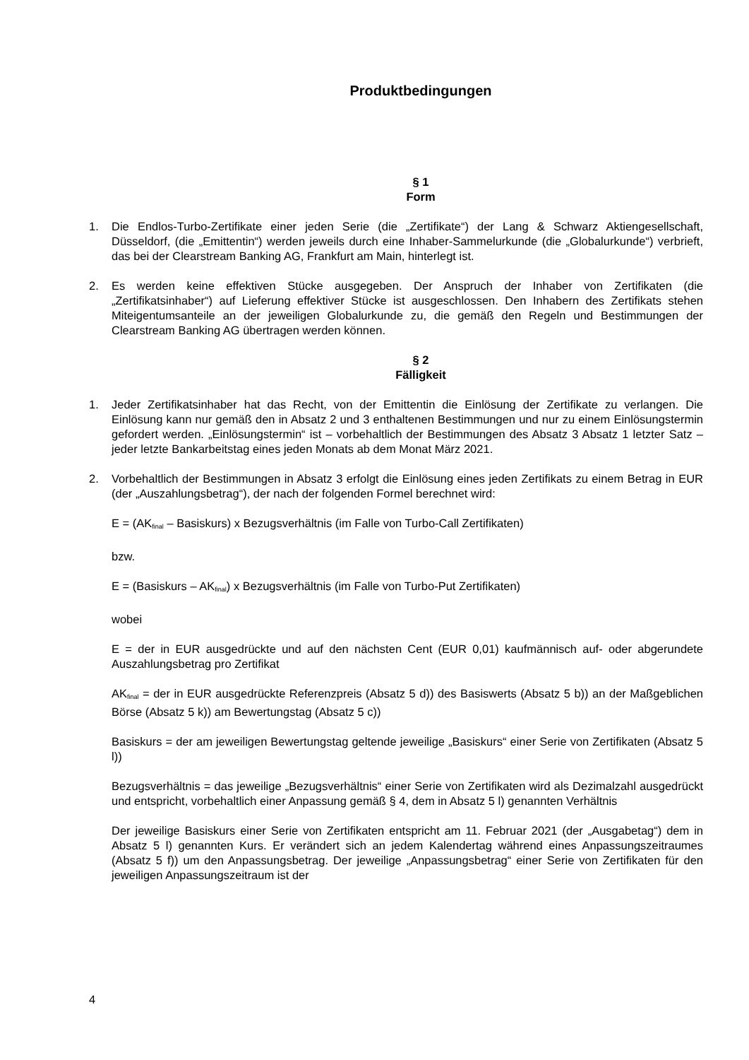Produktbedingungen
§ 1
Form
1. Die Endlos-Turbo-Zertifikate einer jeden Serie (die „Zertifikate“) der Lang & Schwarz Aktiengesellschaft, Düsseldorf, (die „Emittentin“) werden jeweils durch eine Inhaber-Sammelurkunde (die „Globalurkunde“) verbrieft, das bei der Clearstream Banking AG, Frankfurt am Main, hinterlegt ist.
2. Es werden keine effektiven Stücke ausgegeben. Der Anspruch der Inhaber von Zertifikaten (die „Zertifikatsinhaber“) auf Lieferung effektiver Stücke ist ausgeschlossen. Den Inhabern des Zertifikats stehen Miteigentumsanteile an der jeweiligen Globalurkunde zu, die gemäß den Regeln und Bestimmungen der Clearstream Banking AG übertragen werden können.
§ 2
Fälligkeit
1. Jeder Zertifikatsinhaber hat das Recht, von der Emittentin die Einlösung der Zertifikate zu verlangen. Die Einlösung kann nur gemäß den in Absatz 2 und 3 enthaltenen Bestimmungen und nur zu einem Einlösungstermin gefordert werden. „Einlösungstermin“ ist – vorbehaltlich der Bestimmungen des Absatz 3 Absatz 1 letzter Satz – jeder letzte Bankarbeitstag eines jeden Monats ab dem Monat März 2021.
2. Vorbehaltlich der Bestimmungen in Absatz 3 erfolgt die Einlösung eines jeden Zertifikats zu einem Betrag in EUR (der „Auszahlungsbetrag“), der nach der folgenden Formel berechnet wird:
E = (AK<sub>final</sub> – Basiskurs) x Bezugsverhältnis (im Falle von Turbo-Call Zertifikaten)
bzw.
E = (Basiskurs – AK<sub>final</sub>) x Bezugsverhältnis (im Falle von Turbo-Put Zertifikaten)
wobei
E = der in EUR ausgedrückte und auf den nächsten Cent (EUR 0,01) kaufmännisch auf- oder abgerundete Auszahlungsbetrag pro Zertifikat
AK<sub>final</sub> = der in EUR ausgedrückte Referenzpreis (Absatz 5 d)) des Basiswerts (Absatz 5 b)) an der Maßgeblichen Börse (Absatz 5 k)) am Bewertungstag (Absatz 5 c))
Basiskurs = der am jeweiligen Bewertungstag geltende jeweilige „Basiskurs“ einer Serie von Zertifikaten (Absatz 5 l))
Bezugsverhältnis = das jeweilige „Bezugsverhältnis“ einer Serie von Zertifikaten wird als Dezimalzahl ausgedrückt und entspricht, vorbehaltlich einer Anpassung gemäß § 4, dem in Absatz 5 l) genannten Verhältnis
Der jeweilige Basiskurs einer Serie von Zertifikaten entspricht am 11. Februar 2021 (der „Ausgabetag“) dem in Absatz 5 l) genannten Kurs. Er verändert sich an jedem Kalendertag während eines Anpassungszeitraumes (Absatz 5 f)) um den Anpassungsbetrag. Der jeweilige „Anpassungsbetrag“ einer Serie von Zertifikaten für den jeweiligen Anpassungszeitraum ist der
4